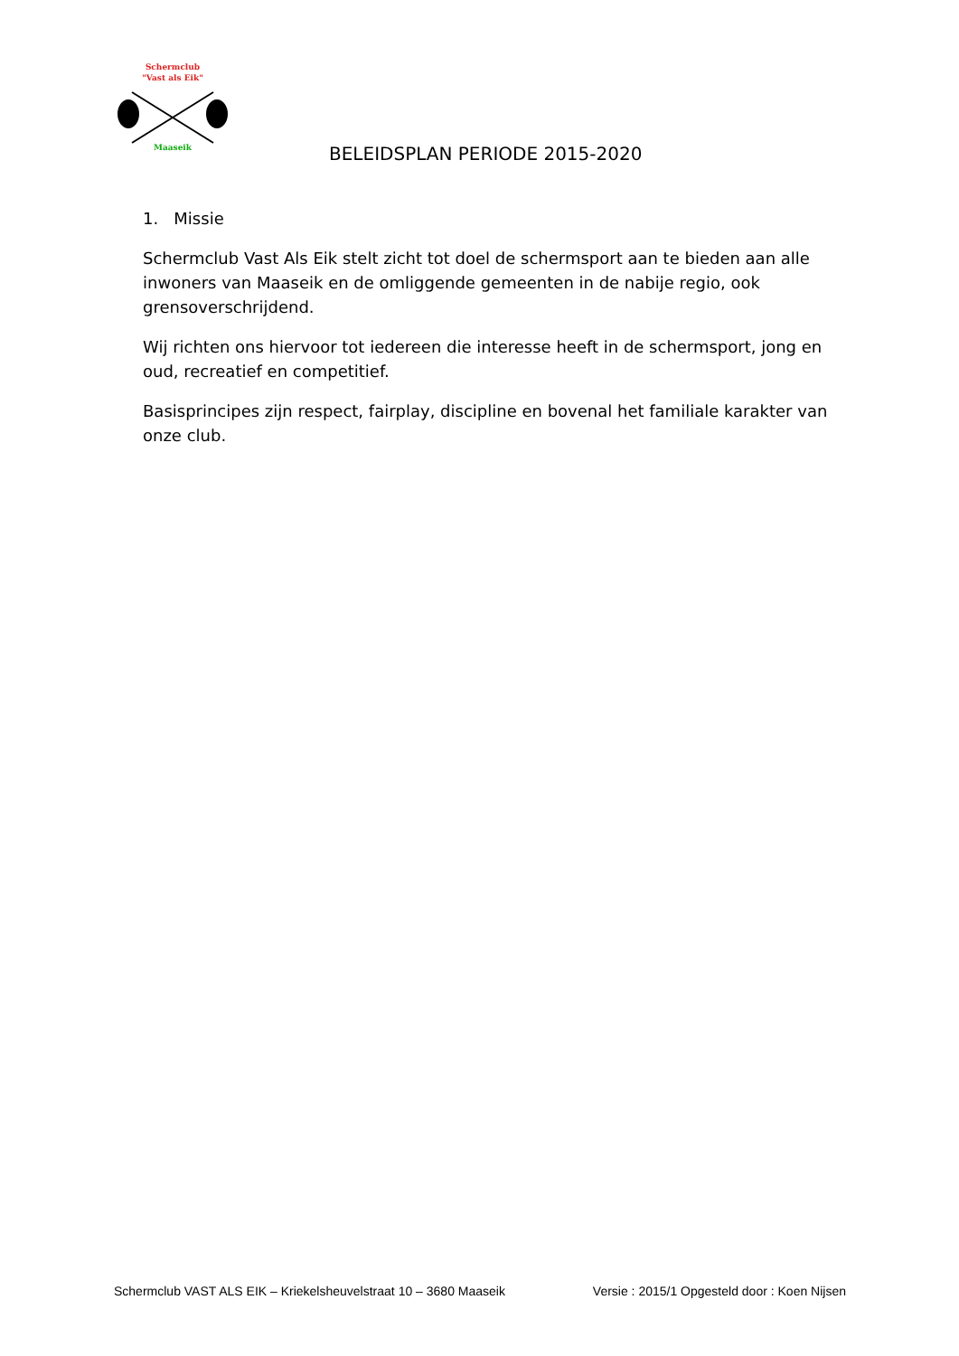Schermclub
"Vast als Eik"
Maaseik
BELEIDSPLAN PERIODE 2015-2020
1. Missie
Schermclub Vast Als Eik stelt zicht tot doel de schermsport aan te bieden aan alle inwoners van Maaseik en de omliggende gemeenten in de nabije regio, ook grensoverschrijdend.
Wij richten ons hiervoor tot iedereen die interesse heeft in de schermsport, jong en oud, recreatief en competitief.
Basisprincipes zijn respect, fairplay, discipline en bovenal het familiale karakter van onze club.
Schermclub VAST ALS EIK – Kriekelsheuvelstraat 10 – 3680 Maaseik Versie : 2015/1 Opgesteld door : Koen Nijsen